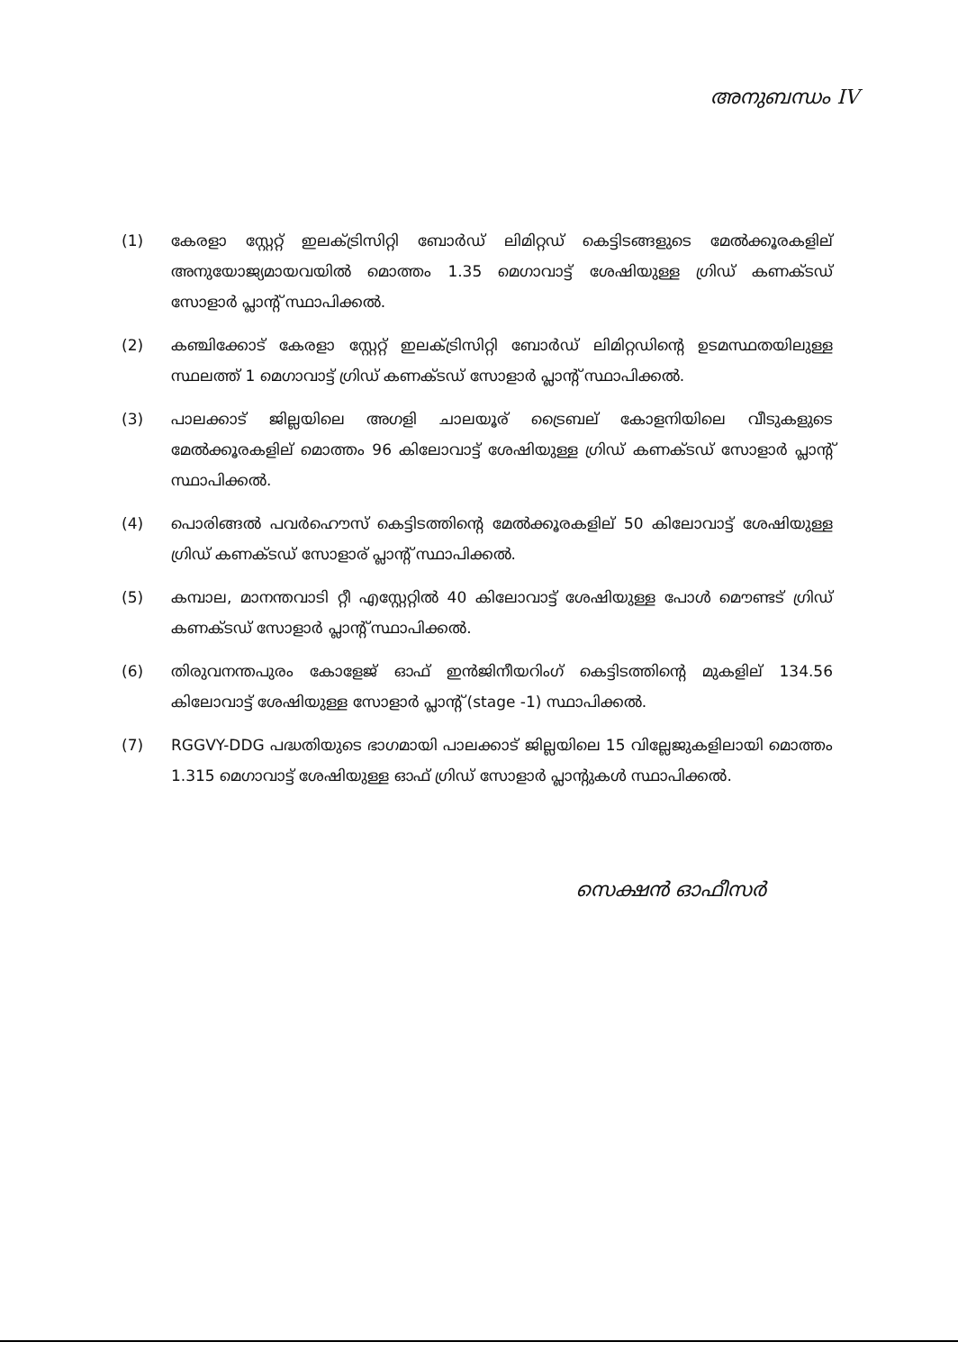അനുബന്ധം IV
(1) കേരളാ സ്റ്റേറ്റ് ഇലക്ട്രിസിറ്റി ബോർഡ് ലിമിറ്റഡ് കെട്ടിടങ്ങളുടെ മേൽക്കൂരകളില് അനുയോജ്യമായവയിൽ മൊത്തം 1.35 മെഗാവാട്ട് ശേഷിയുള്ള ഗ്രിഡ് കണക്ടഡ് സോളാർ പ്ലാന്റ് സ്ഥാപിക്കൽ.
(2) കഞ്ചിക്കോട് കേരളാ സ്റ്റേറ്റ് ഇലക്ട്രിസിറ്റി ബോർഡ് ലിമിറ്റഡിന്റെ ഉടമസ്ഥതയിലുള്ള സ്ഥലത്ത് 1 മെഗാവാട്ട് ഗ്രിഡ് കണക്ടഡ് സോളാർ പ്ലാന്റ് സ്ഥാപിക്കൽ.
(3) പാലക്കാട് ജില്ലയിലെ അഗളി ചാലയൂര് ട്രൈബല് കോളനിയിലെ വീടുകളുടെ മേൽക്കൂരകളില് മൊത്തം 96 കിലോവാട്ട് ശേഷിയുള്ള ഗ്രിഡ് കണക്ടഡ് സോളാർ പ്ലാന്റ് സ്ഥാപിക്കൽ.
(4) പൊരിങ്ങൽ പവർഹൌസ് കെട്ടിടത്തിന്റെ മേൽക്കൂരകളില് 50 കിലോവാട്ട് ശേഷിയുള്ള ഗ്രിഡ് കണക്ടഡ് സോളാര് പ്ലാന്റ് സ്ഥാപിക്കൽ.
(5) കമ്പാല, മാനന്തവാടി റ്റീ എസ്റ്റേറ്റിൽ 40 കിലോവാട്ട് ശേഷിയുള്ള പോൾ മൌണ്ടട് ഗ്രിഡ് കണക്ടഡ് സോളാർ പ്ലാന്റ് സ്ഥാപിക്കൽ.
(6) തിരുവനന്തപുരം കോളേജ് ഓഫ് ഇൻജിനീയറിംഗ് കെട്ടിടത്തിന്റെ മുകളില് 134.56 കിലോവാട്ട് ശേഷിയുള്ള സോളാർ പ്ലാന്റ് (stage -1) സ്ഥാപിക്കൽ.
(7) RGGVY-DDG പദ്ധതിയുടെ ഭാഗമായി പാലക്കാട് ജില്ലയിലെ 15 വില്ലേജുകളിലായി മൊത്തം 1.315 മെഗാവാട്ട് ശേഷിയുള്ള ഓഫ് ഗ്രിഡ് സോളാർ പ്ലാന്റുകൾ സ്ഥാപിക്കൽ.
സെക്ഷൻ ഓഫീസർ